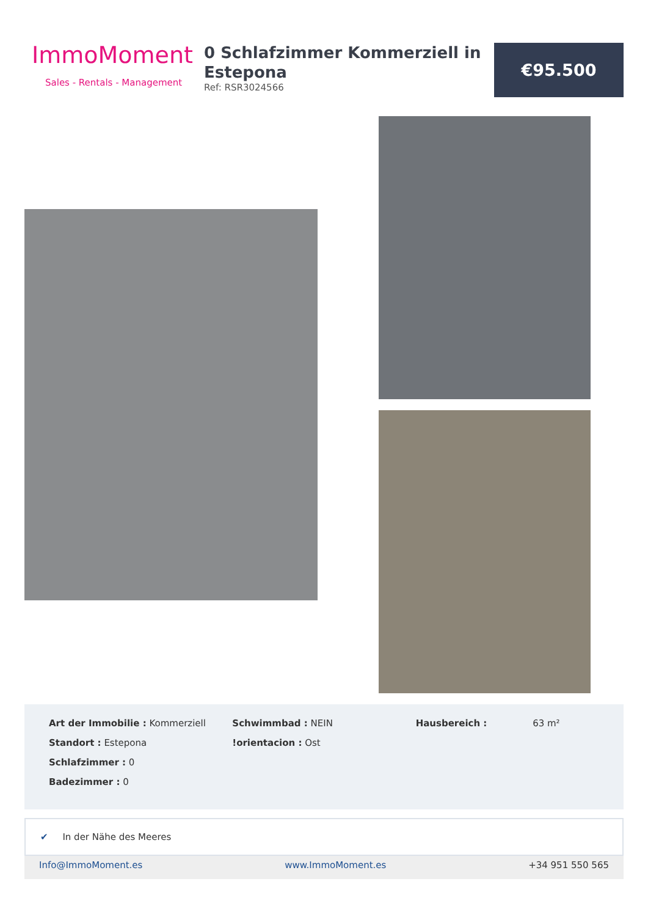ImmoMoment
Sales - Rentals - Management
0 Schlafzimmer Kommerziell in Estepona
Ref: RSR3024566
€95.500
Art der Immobilie : Kommerziell
Standort : Estepona
Schlafzimmer : 0
Badezimmer : 0
Schwimmbad : NEIN
!orientacion : Ost
Hausbereich : 63 m²
✔ In der Nähe des Meeres
Info@ImmoMoment.es www.ImmoMoment.es +34 951 550 565